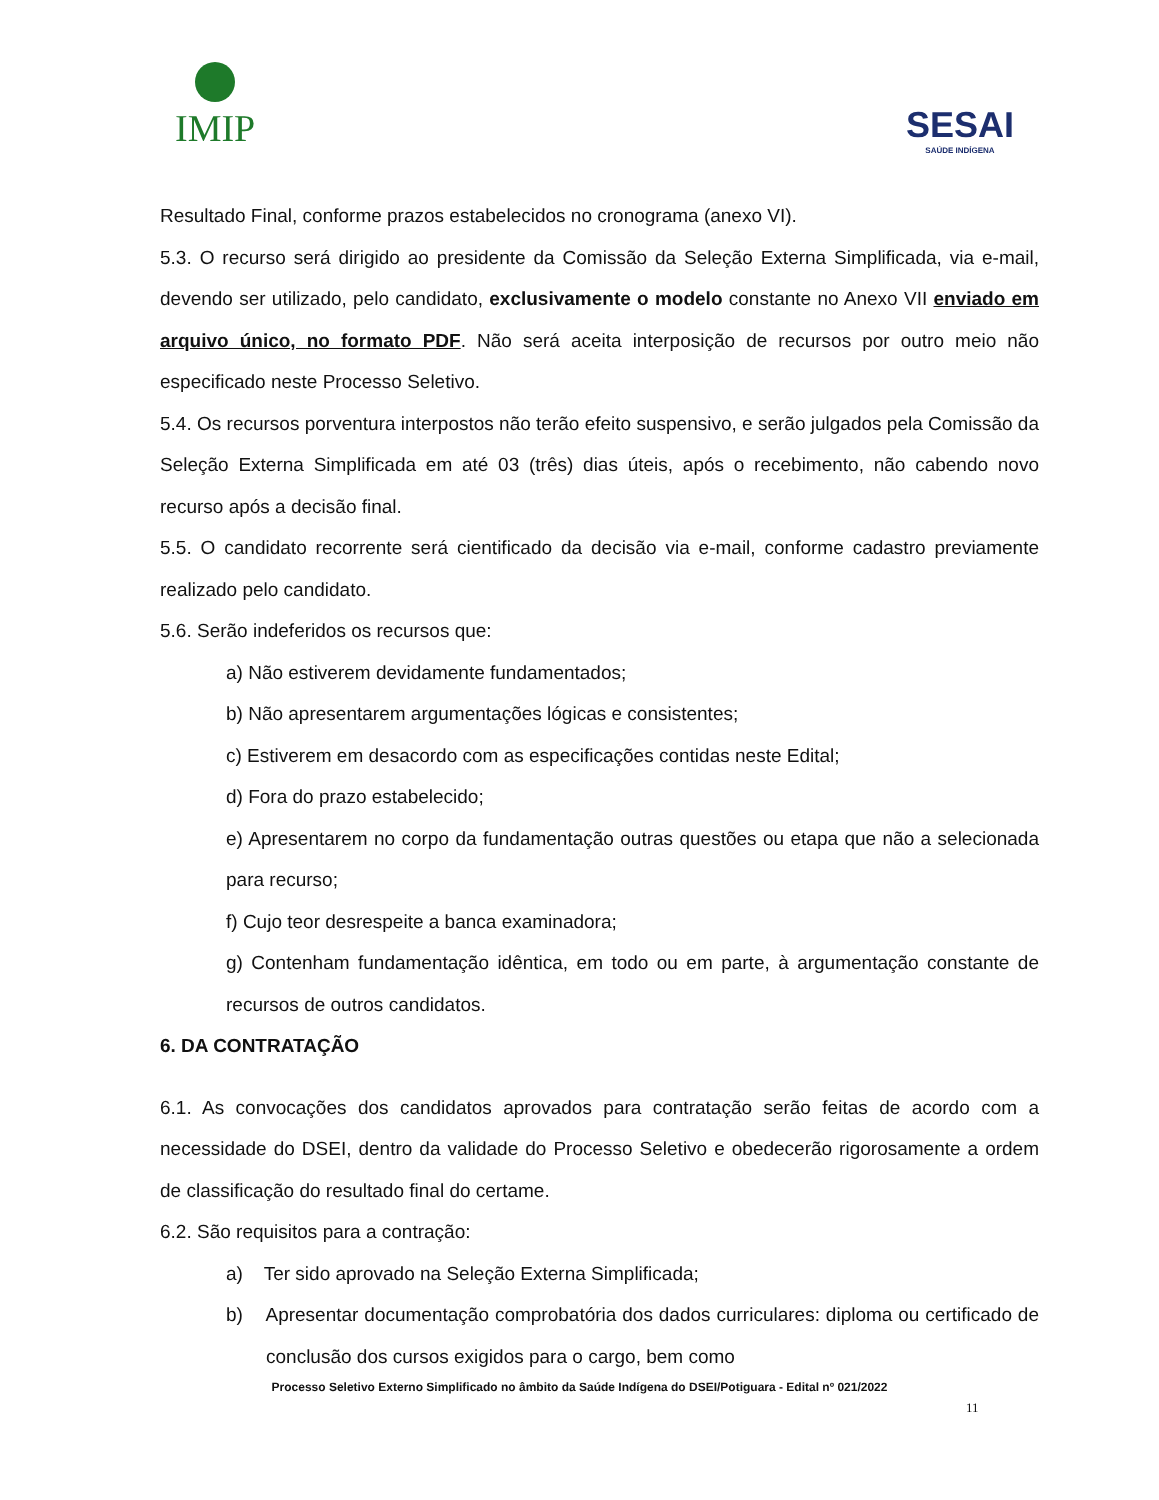IMIP
SESAI
SAÚDE INDÍGENA
Resultado Final, conforme prazos estabelecidos no cronograma (anexo VI).
5.3. O recurso será dirigido ao presidente da Comissão da Seleção Externa Simplificada, via e-mail, devendo ser utilizado, pelo candidato, exclusivamente o modelo constante no Anexo VII enviado em arquivo único, no formato PDF. Não será aceita interposição de recursos por outro meio não especificado neste Processo Seletivo.
5.4. Os recursos porventura interpostos não terão efeito suspensivo, e serão julgados pela Comissão da Seleção Externa Simplificada em até 03 (três) dias úteis, após o recebimento, não cabendo novo recurso após a decisão final.
5.5. O candidato recorrente será cientificado da decisão via e-mail, conforme cadastro previamente realizado pelo candidato.
5.6. Serão indeferidos os recursos que:
a) Não estiverem devidamente fundamentados;
b) Não apresentarem argumentações lógicas e consistentes;
c) Estiverem em desacordo com as especificações contidas neste Edital;
d) Fora do prazo estabelecido;
e) Apresentarem no corpo da fundamentação outras questões ou etapa que não a selecionada para recurso;
f) Cujo teor desrespeite a banca examinadora;
g) Contenham fundamentação idêntica, em todo ou em parte, à argumentação constante de recursos de outros candidatos.
6. DA CONTRATAÇÃO
6.1. As convocações dos candidatos aprovados para contratação serão feitas de acordo com a necessidade do DSEI, dentro da validade do Processo Seletivo e obedecerão rigorosamente a ordem de classificação do resultado final do certame.
6.2. São requisitos para a contração:
a) Ter sido aprovado na Seleção Externa Simplificada;
b) Apresentar documentação comprobatória dos dados curriculares: diploma ou certificado de conclusão dos cursos exigidos para o cargo, bem como
Processo Seletivo Externo Simplificado no âmbito da Saúde Indígena do DSEI/Potiguara - Edital nº 021/2022
11